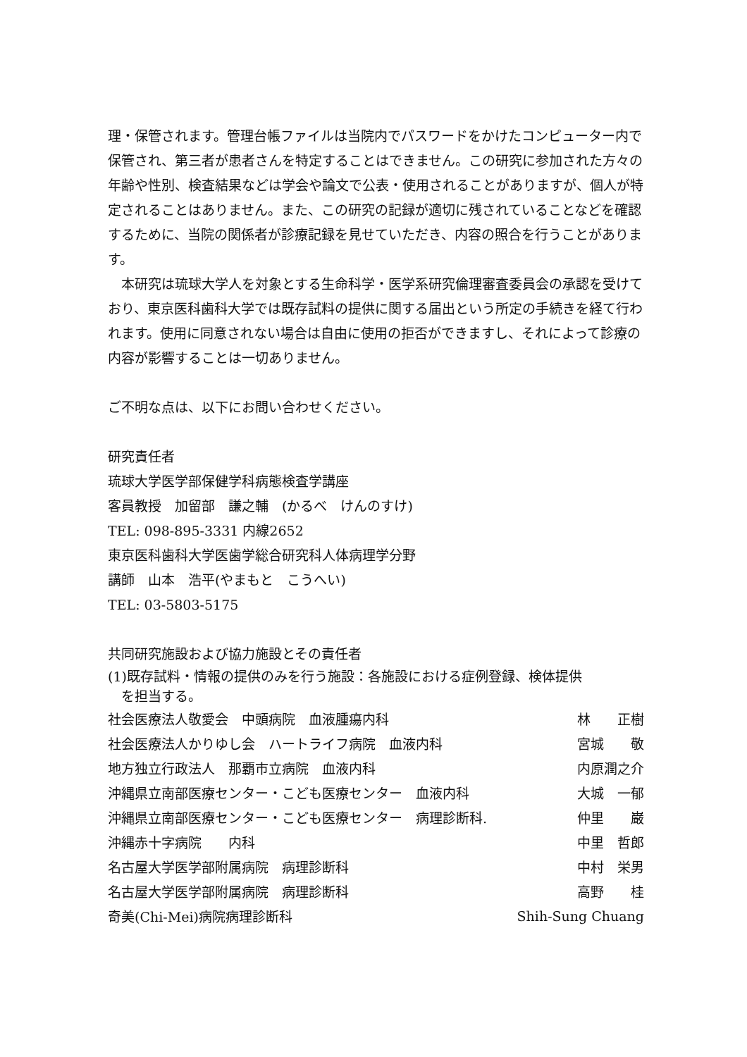理・保管されます。管理台帳ファイルは当院内でパスワードをかけたコンピューター内で保管され、第三者が患者さんを特定することはできません。この研究に参加された方々の年齢や性別、検査結果などは学会や論文で公表・使用されることがありますが、個人が特定されることはありません。また、この研究の記録が適切に残されていることなどを確認するために、当院の関係者が診療記録を見せていただき、内容の照合を行うことがあります。
　本研究は琉球大学人を対象とする生命科学・医学系研究倫理審査委員会の承認を受けており、東京医科歯科大学では既存試料の提供に関する届出という所定の手続きを経て行われます。使用に同意されない場合は自由に使用の拒否ができますし、それによって診療の内容が影響することは一切ありません。
ご不明な点は、以下にお問い合わせください。
研究責任者
琉球大学医学部保健学科病態検査学講座
客員教授　加留部　謙之輔　(かるべ　けんのすけ)
TEL: 098-895-3331 内線2652
東京医科歯科大学医歯学総合研究科人体病理学分野
講師　山本　浩平(やまもと　こうへい)
TEL: 03-5803-5175
共同研究施設および協力施設とその責任者
(1)既存試料・情報の提供のみを行う施設：各施設における症例登録、検体提供
　を担当する。
| 社会医療法人敬愛会 中頭病院 血液腫瘍内科 | 林 正樹 |
| 社会医療法人かりゆし会 ハートライフ病院 血液内科 | 宮城 敬 |
| 地方独立行政法人 那覇市立病院 血液内科 | 内原潤之介 |
| 沖縄県立南部医療センター・こども医療センター 血液内科 | 大城 一郁 |
| 沖縄県立南部医療センター・こども医療センター 病理診断科. | 仲里 巌 |
| 沖縄赤十字病院 内科 | 中里 哲郎 |
| 名古屋大学医学部附属病院 病理診断科 | 中村 栄男 |
| 名古屋大学医学部附属病院 病理診断科 | 高野 桂 |
| 奇美(Chi-Mei)病院病理診断科 | Shih-Sung Chuang |